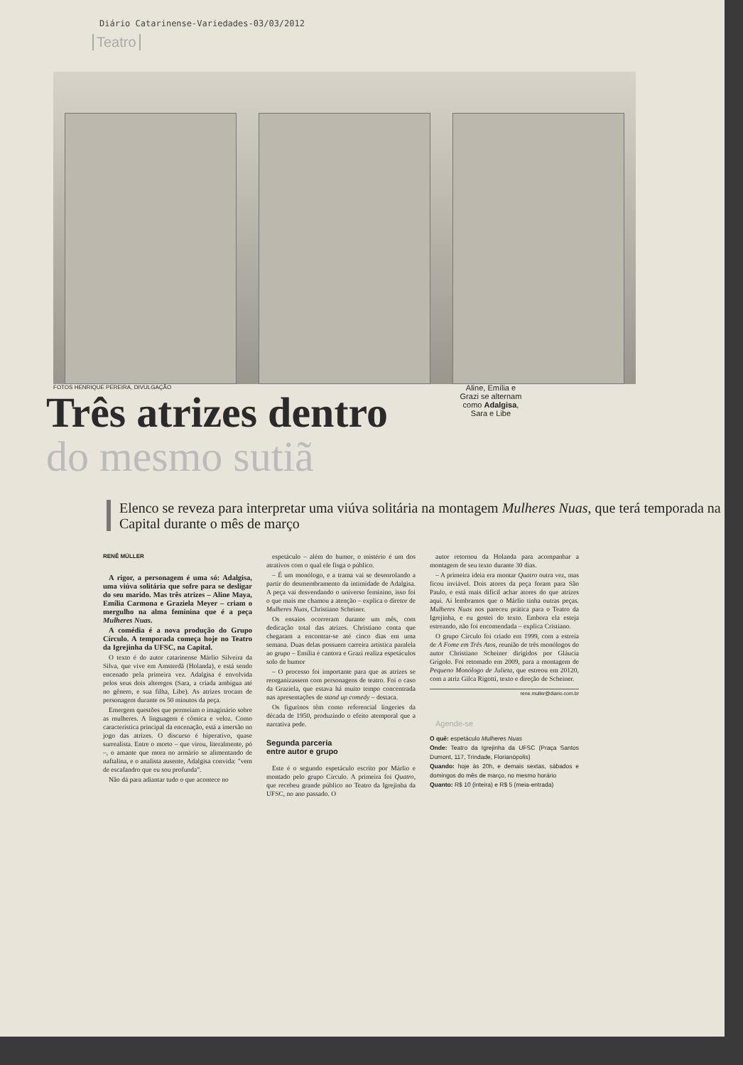Diário Catarinense-Variedades-03/03/2012
Teatro
FOTOS HENRIQUE PEREIRA, DIVULGAÇÃO
Três atrizes dentro
do mesmo sutiã
Aline, Emília e Grazi se alternam como Adalgisa, Sara e Libe
Elenco se reveza para interpretar uma viúva solitária na montagem Mulheres Nuas, que terá temporada na Capital durante o mês de março
RENÊ MÜLLER
A rigor, a personagem é uma só: Adalgisa, uma viúva solitária que sofre para se desligar do seu marido. Mas três atrizes – Aline Maya, Emília Carmona e Graziela Meyer – criam o mergulho na alma feminina que é a peça Mulheres Nuas.
A comédia é a nova produção do Grupo Círculo. A temporada começa hoje no Teatro da Igrejinha da UFSC, na Capital.
O texto é do autor catarinense Márlio Silveira da Silva, que vive em Amsterdã (Holanda), e está sendo encenado pela primeira vez. Adalgisa é envolvida pelos seus dois alteregos (Sara, a criada ambígua até no gênero, e sua filha, Libe). As atrizes trocam de personagem durante os 50 minutos da peça.
Emergem questões que permeiam o imaginário sobre as mulheres. A linguagem é cômica e veloz. Como característica principal da encenação, está a imersão no jogo das atrizes. O discurso é hiperativo, quase surrealista. Entre o morto – que virou, literalmente, pó –, o amante que mora no armário se alimentando de naftalina, e o analista ausente, Adalgisa convida: "vem de escafandro que eu sou profunda".
Não dá para adiantar tudo o que acontece no
espetáculo – além do humor, o mistério é um dos atrativos com o qual ele fisga o público.
– É um monólogo, e a trama vai se desenrolando a partir do desmembramento da intimidade de Adalgisa. A peça vai desvendando o universo feminino, isso foi o que mais me chamou a atenção – explica o diretor de Mulheres Nuas, Christiano Scheiner.
Os ensaios ocorreram durante um mês, com dedicação total das atrizes. Christiano conta que chegaram a encontrar-se até cinco dias em uma semana. Duas delas possuem carreira artística paralela ao grupo – Emília é cantora e Grazi realiza espetáculos solo de humor
– O processo foi importante para que as atrizes se reorganizassem com personagens de teatro. Foi o caso da Graziela, que estava há muito tempo concentrada nas apresentações de stand up comedy – destaca.
Os figurinos têm como referencial lingeries da década de 1950, produzindo o efeito atemporal que a narrativa pede.
Segunda parceria
entre autor e grupo
Este é o segundo espetáculo escrito por Márlio e montado pelo grupo Círculo. A primeira foi Quatro, que recebeu grande público no Teatro da Igrejinha da UFSC, no ano passado. O
autor retornou da Holanda para acompanhar a montagem de seu texto durante 30 dias.
– A primeira ideia era montar Quatro outra vez, mas ficou inviável. Dois atores da peça foram para São Paulo, e está mais difícil achar atores do que atrizes aqui. Aí lembramos que o Márlio tinha outras peças. Mulheres Nuas nos pareceu prática para o Teatro da Igrejinha, e eu gostei do texto. Embora ela esteja estreando, não foi encomendada – explica Cristiano.
O grupo Círculo foi criado em 1999, com a estreia de A Fome em Três Atos, reunião de três monólogos do autor Christiano Scheiner dirigidos por Gláucia Grígolo. Foi retomado em 2009, para a montagem de Pequeno Monólogo de Julieta, que estreou em 20120, com a atriz Gilca Rigotti, texto e direção de Scheiner.
rene.muller@diario.com.br
Agende-se
O quê: espetáculo Mulheres Nuas
Onde: Teatro da Igrejinha da UFSC (Praça Santos Dumont, 117, Trindade, Florianópolis)
Quando: hoje às 20h, e demais sextas, sábados e domingos do mês de março, no mesmo horário
Quanto: R$ 10 (inteira) e R$ 5 (meia-entrada)